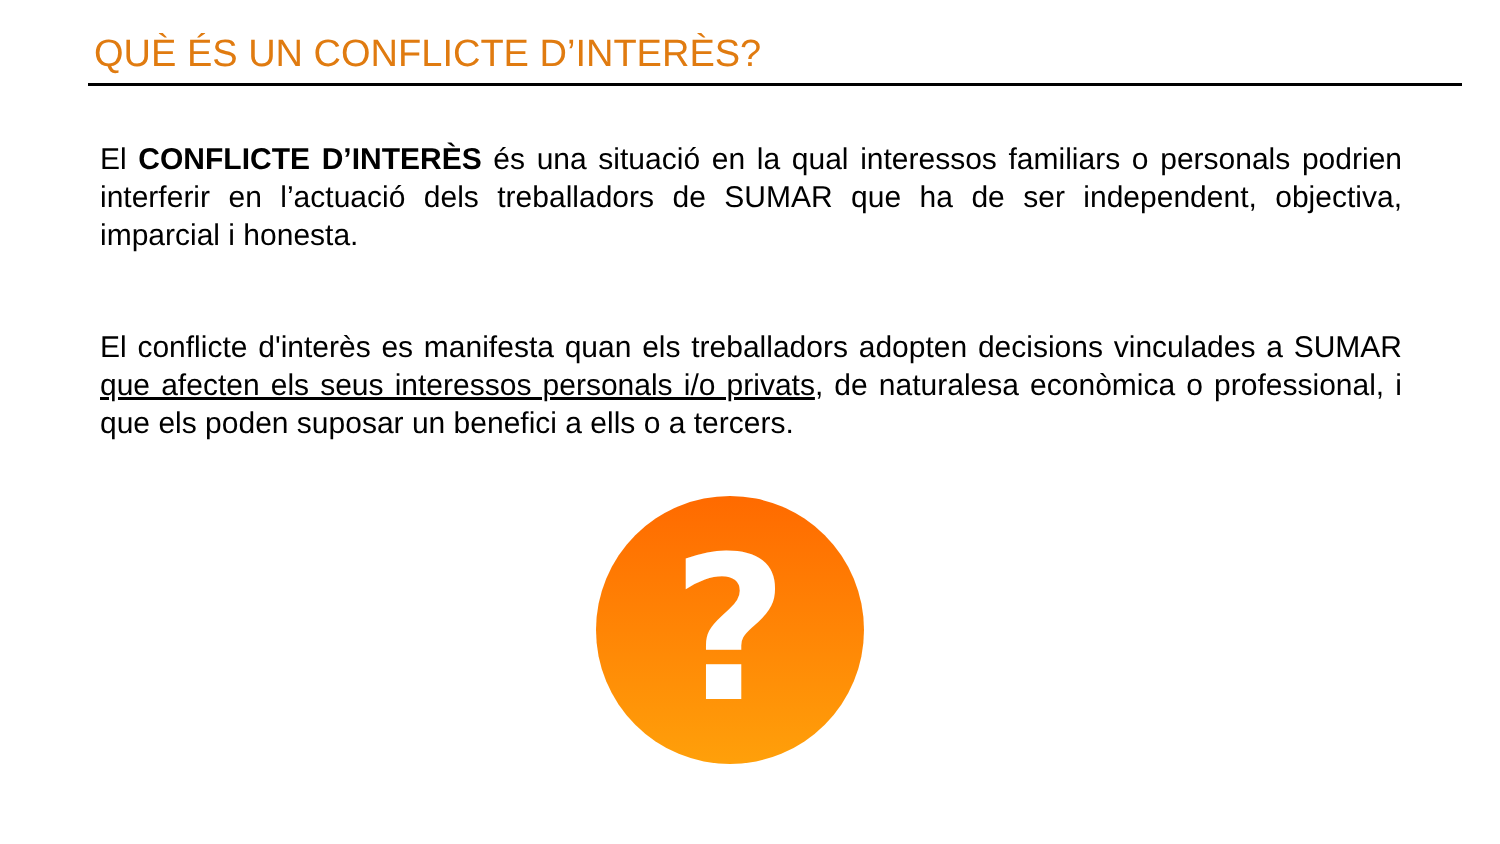QUÈ ÉS UN CONFLICTE D’INTERÈS?
El CONFLICTE D’INTERÈS és una situació en la qual interessos familiars o personals podrien interferir en l’actuació dels treballadors de SUMAR que ha de ser independent, objectiva, imparcial i honesta.
El conflicte d'interès es manifesta quan els treballadors adopten decisions vinculades a SUMAR que afecten els seus interessos personals i/o privats, de naturalesa econòmica o professional, i que els poden suposar un benefici a ells o a tercers.
?